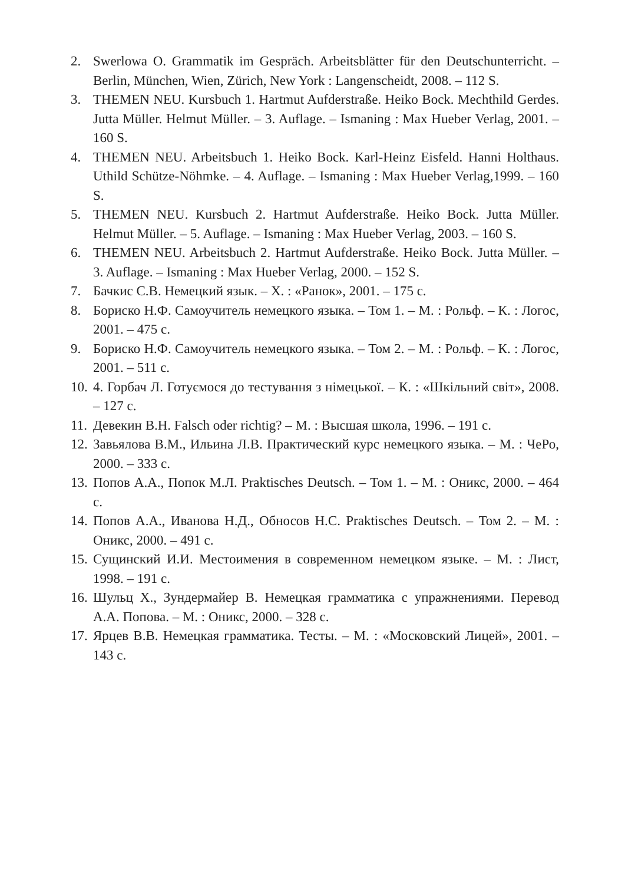2. Swerlowa O. Grammatik im Gespräch. Arbeitsblätter für den Deutschunterricht. – Berlin, München, Wien, Zürich, New York : Langenscheidt, 2008. – 112 S.
3. THEMEN NEU. Kursbuch 1. Hartmut Aufderstraße. Heiko Bock. Mechthild Gerdes. Jutta Müller. Helmut Müller. – 3. Auflage. – Ismaning : Max Hueber Verlag, 2001. – 160 S.
4. THEMEN NEU. Arbeitsbuch 1. Heiko Bock. Karl-Heinz Eisfeld. Hanni Holthaus. Uthild Schütze-Nöhmke. – 4. Auflage. – Ismaning : Max Hueber Verlag,1999. – 160 S.
5. THEMEN NEU. Kursbuch 2. Hartmut Aufderstraße. Heiko Bock. Jutta Müller. Helmut Müller. – 5. Auflage. – Ismaning : Max Hueber Verlag, 2003. – 160 S.
6. THEMEN NEU. Arbeitsbuch 2. Hartmut Aufderstraße. Heiko Bock. Jutta Müller. – 3. Auflage. – Ismaning : Max Hueber Verlag, 2000. – 152 S.
7. Бачкис С.В. Немецкий язык. – Х. : «Ранок», 2001. – 175 с.
8. Бориско Н.Ф. Самоучитель немецкого языка. – Том 1. – М. : Рольф. – К. : Логос, 2001. – 475 с.
9. Бориско Н.Ф. Самоучитель немецкого языка. – Том 2. – М. : Рольф. – К. : Логос, 2001. – 511 с.
10. 4. Горбач Л. Готуємося до тестування з німецької. – К. : «Шкільний світ», 2008. – 127 с.
11. Девекин В.Н. Falsch oder richtig? – М. : Высшая школа, 1996. – 191 с.
12. Завьялова В.М., Ильина Л.В. Практический курс немецкого языка. – М. : ЧеРо, 2000. – 333 с.
13. Попов А.А., Попок М.Л. Praktisches Deutsch. – Том 1. – М. : Оникс, 2000. – 464 с.
14. Попов А.А., Иванова Н.Д., Обносов Н.С. Praktisches Deutsch. – Том 2. – М. : Оникс, 2000. – 491 с.
15. Сущинский И.И. Местоимения в современном немецком языке. – М. : Лист, 1998. – 191 с.
16. Шульц Х., Зундермайер В. Немецкая грамматика с упражнениями. Перевод А.А. Попова. – М. : Оникс, 2000. – 328 с.
17. Ярцев В.В. Немецкая грамматика. Тесты. – М. : «Московский Лицей», 2001. – 143 с.